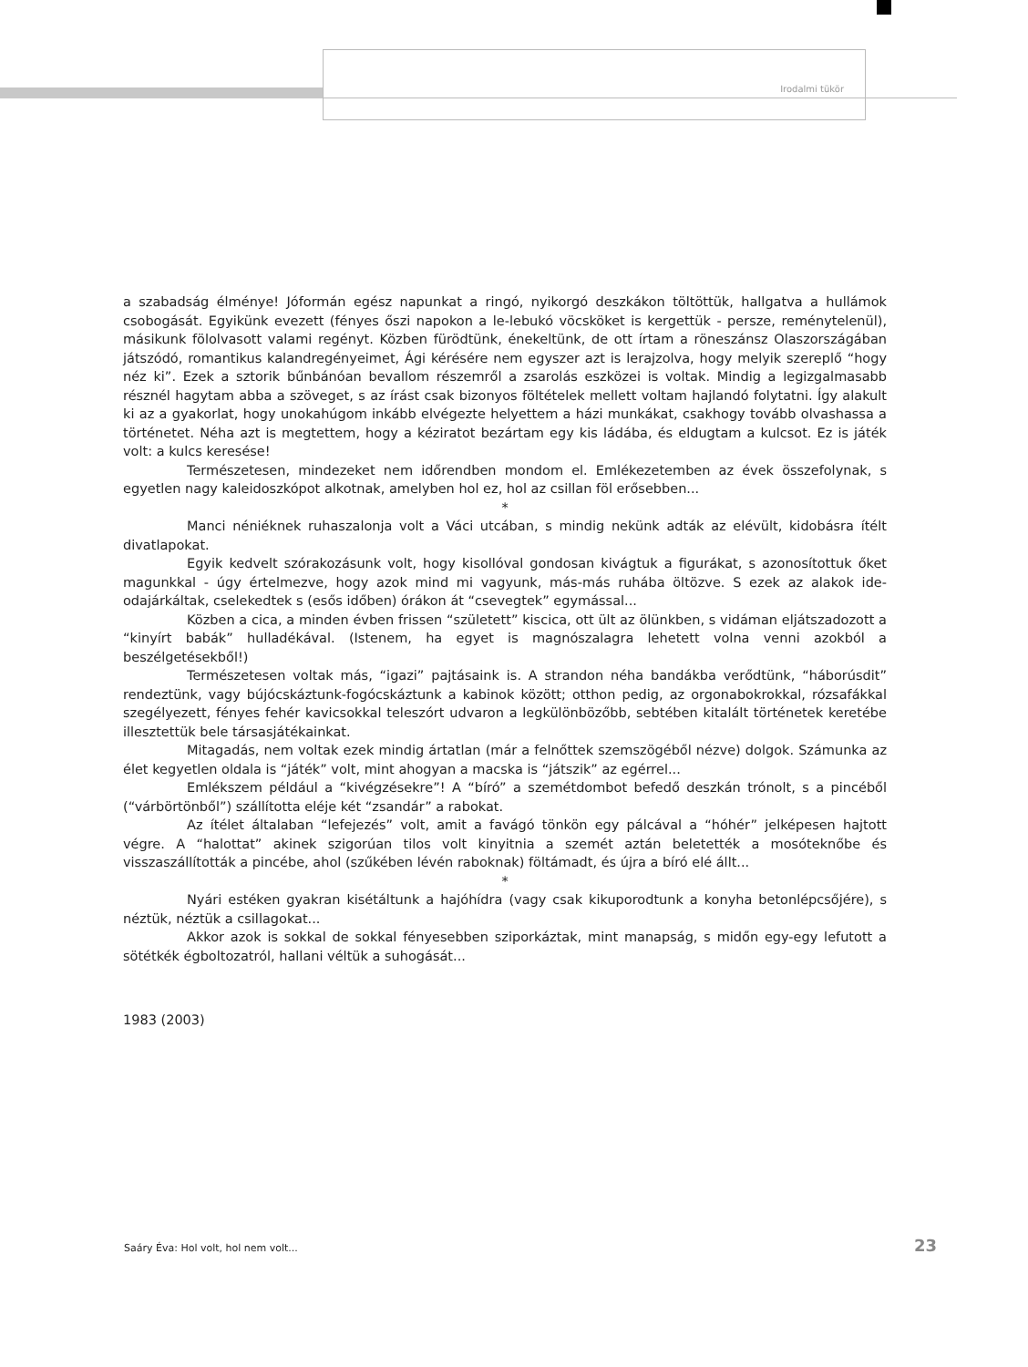Irodalmi tükör
a szabadság élménye! Jóformán egész napunkat a ringó, nyikorgó deszkákon töltöttük, hallgatva a hullámok csobogását. Egyikünk evezett (fényes őszi napokon a le-lebukó vöcsköket is kergettük - persze, reménytelenül), másikunk fölolvasott valami regényt. Közben fürödtünk, énekeltünk, de ott írtam a röneszánsz Olaszországában játszódó, romantikus kalandregényeimet, Ági kérésére nem egyszer azt is lerajzolva, hogy melyik szereplő “hogy néz ki”. Ezek a sztorik bűnbánóan bevallom részemről a zsarolás eszközei is voltak. Mindig a legizgalmasabb résznél hagytam abba a szöveget, s az írást csak bizonyos föltételek mellett voltam hajlandó folytatni. Így alakult ki az a gyakorlat, hogy unokahúgom inkább elvégezte helyettem a házi munkákat, csakhogy tovább olvashassa a történetet. Néha azt is megtettem, hogy a kéziratot bezártam egy kis ládába, és eldugtam a kulcsot. Ez is játék volt: a kulcs keresése!
Természetesen, mindezeket nem időrendben mondom el. Emlékezetemben az évek összefolynak, s egyetlen nagy kaleidoszkópot alkotnak, amelyben hol ez, hol az csillan föl erősebben...
*
Manci néniéknek ruhaszalonja volt a Váci utcában, s mindig nekünk adták az elévült, kidobásra ítélt divatlapokat.
Egyik kedvelt szórakozásunk volt, hogy kisollóval gondosan kivágtuk a figurákat, s azonosítottuk őket magunkkal - úgy értelmezve, hogy azok mind mi vagyunk, más-más ruhába öltözve. S ezek az alakok ide-odajárkáltak, cselekedtek s (esős időben) órákon át “csevegtek” egymással...
Közben a cica, a minden évben frissen “született” kiscica, ott ült az ölünkben, s vidáman eljátszadozott a “kinyírt babák” hulladékával. (Istenem, ha egyet is magnószalagra lehetett volna venni azokból a beszélgetésekből!)
Természetesen voltak más, “igazi” pajtásaink is. A strandon néha bandákba verődtünk, “háborúsdit” rendeztünk, vagy bújócskáztunk-fogócskáztunk a kabinok között; otthon pedig, az orgonabokrokkal, rózsafákkal szegélyezett, fényes fehér kavicsokkal teleszórt udvaron a legkülönbözőbb, sebtében kitalált történetek keretébe illesztettük bele társasjátékainkat.
Mitagadás, nem voltak ezek mindig ártatlan (már a felnőttek szemszögéből nézve) dolgok. Számunka az élet kegyetlen oldala is “játék” volt, mint ahogyan a macska is “játszik” az egérrel...
Emlékszem például a “kivégzésekre”! A “bíró” a szemétdombot befedő deszkán trónolt, s a pincéből (“várbörtönből”) szállította eléje két “zsandár” a rabokat.
Az ítélet általaban “lefejezés” volt, amit a favágó tönkön egy pálcával a “hóhér” jelképesen hajtott végre. A “halottat” akinek szigorúan tilos volt kinyitnia a szemét aztán beletették a mosóteknőbe és visszaszállították a pincébe, ahol (szűkében lévén raboknak) föltámadt, és újra a bíró elé állt...
*
Nyári estéken gyakran kisétáltunk a hajóhídra (vagy csak kikuporodtunk a konyha betonlépcsőjére), s néztük, néztük a csillagokat...
Akkor azok is sokkal de sokkal fényesebben sziporkáztak, mint manapság, s midőn egy-egy lefutott a sötétkék égboltozatról, hallani véltük a suhogását...
1983 (2003)
Saáry Éva: Hol volt, hol nem volt...
23